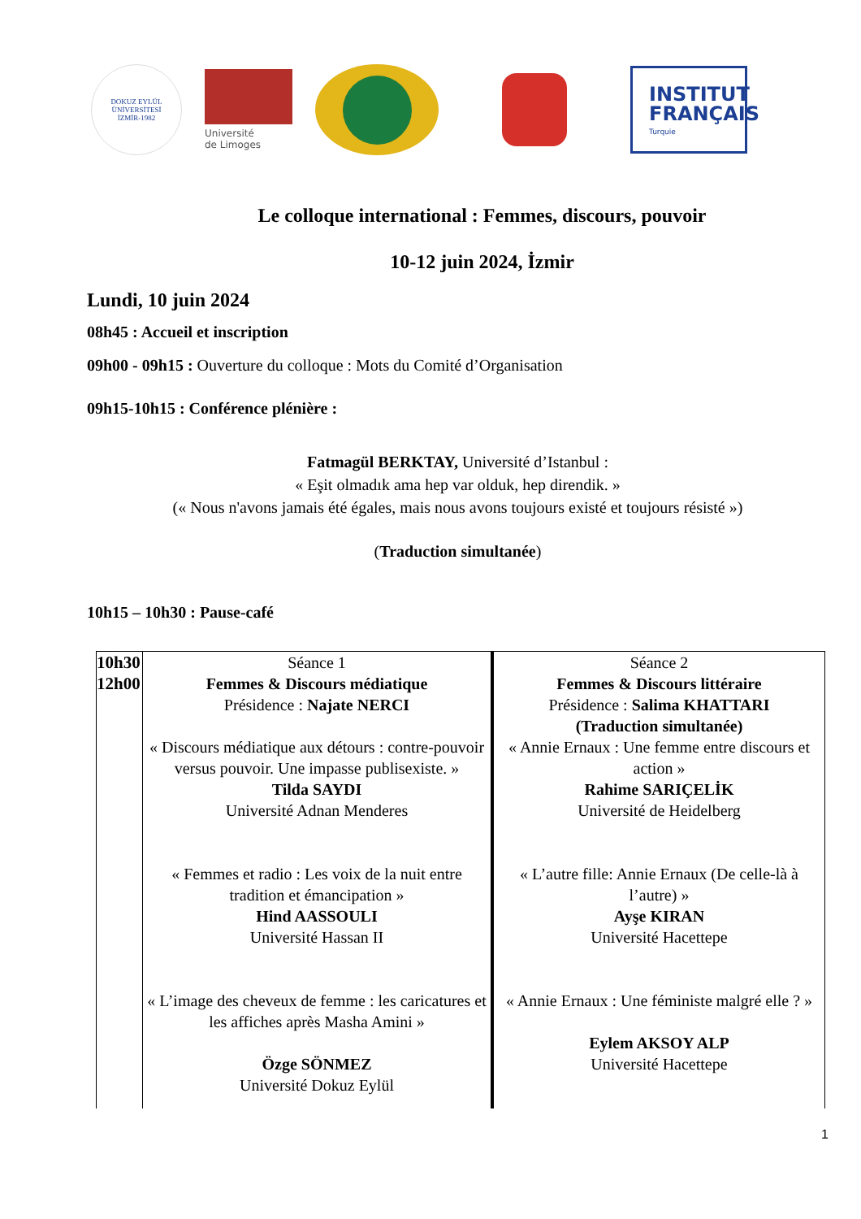DOKUZ EYLÜL ÜNİVERSİTESİ
İZMİR-1982
Université
de Limoges
INSTITUT
FRANÇAIS
Turquie
Le colloque international : Femmes, discours, pouvoir
10-12 juin 2024, İzmir
Lundi, 10 juin 2024
08h45 : Accueil et inscription
09h00 - 09h15 : Ouverture du colloque : Mots du Comité d’Organisation
09h15-10h15 : Conférence plénière :
Fatmagül BERKTAY, Université d’Istanbul :
« Eşit olmadık ama hep var olduk, hep direndik. »
(« Nous n'avons jamais été égales, mais nous avons toujours existé et toujours résisté »)
(Traduction simultanée)
10h15 – 10h30 : Pause-café
| 10h30 12h00 | Séance 1 Femmes & Discours médiatique Présidence : Najate NERCI « Discours médiatique aux détours : contre-pouvoir versus pouvoir. Une impasse publisexiste. » Tilda SAYDI Université Adnan Menderes « Femmes et radio : Les voix de la nuit entre tradition et émancipation » Hind AASSOULI Université Hassan II « L’image des cheveux de femme : les caricatures et les affiches après Masha Amini » Özge SÖNMEZ Université Dokuz Eylül | Séance 2 Femmes & Discours littéraire Présidence : Salima KHATTARI (Traduction simultanée) « Annie Ernaux : Une femme entre discours et action » Rahime SARIÇELİK Université de Heidelberg « L’autre fille: Annie Ernaux (De celle-là à l’autre) » Ayşe KIRAN Université Hacettepe « Annie Ernaux : Une féministe malgré elle ? » Eylem AKSOY ALP Université Hacettepe |
1